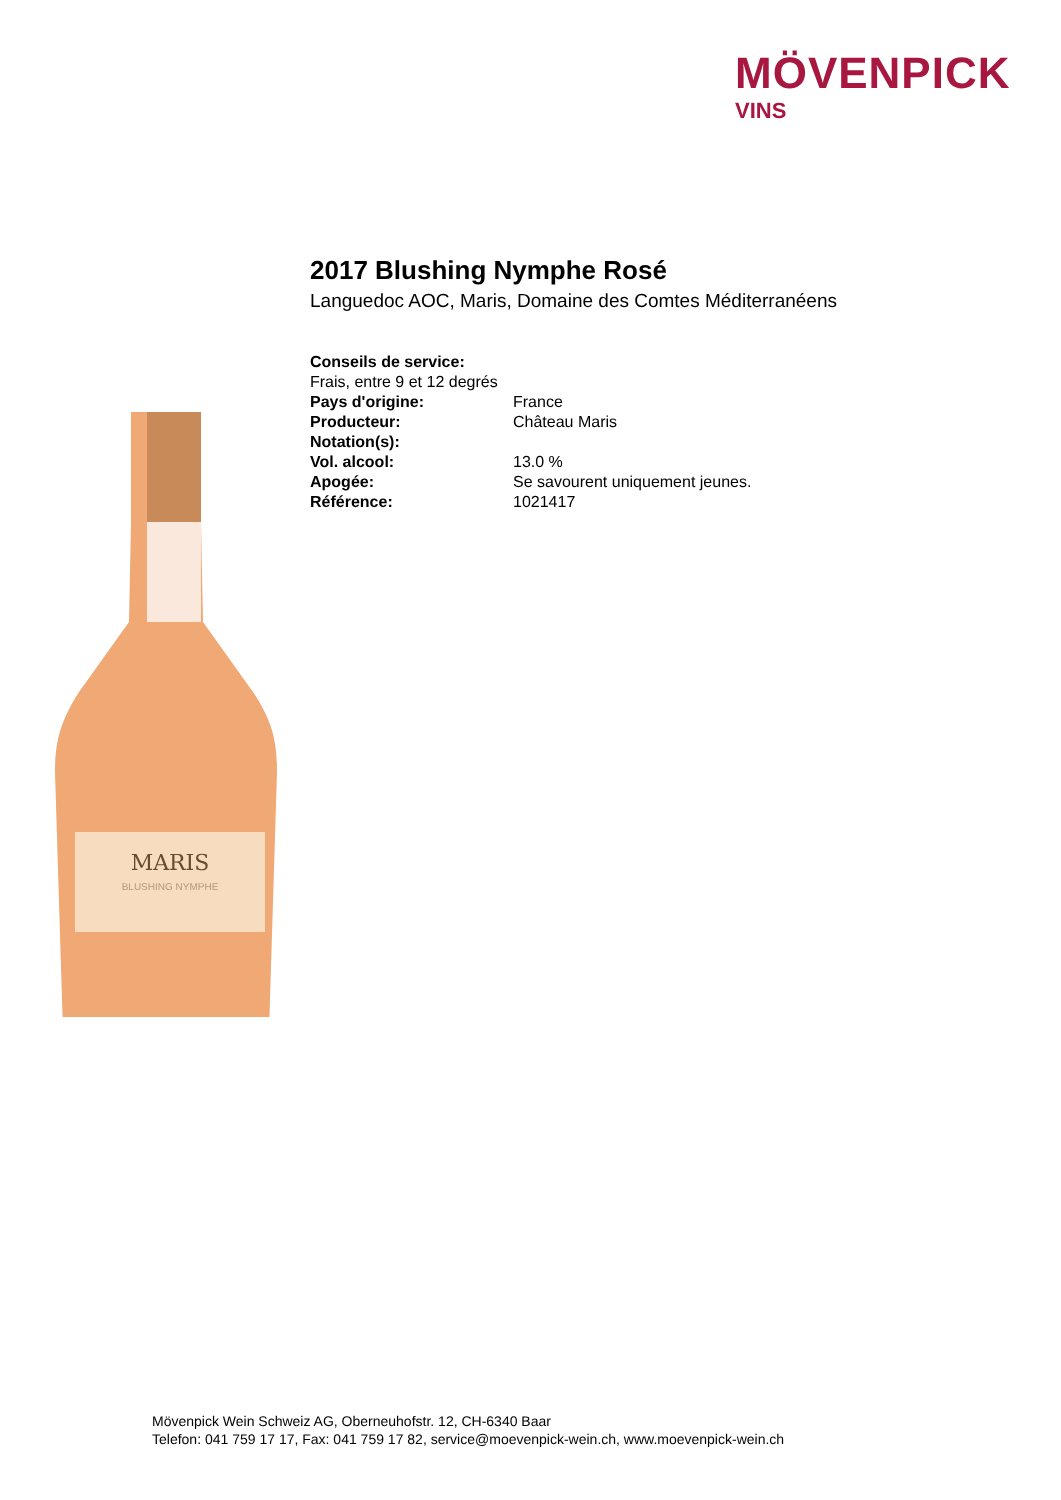MÖVENPICK
VINS
2017 Blushing Nymphe Rosé
Languedoc AOC, Maris, Domaine des Comtes Méditerranéens
| Conseils de service: | |
| Frais, entre 9 et 12 degrés | |
| Pays d'origine: | France |
| Producteur: | Château Maris |
| Notation(s): | |
| Vol. alcool: | 13.0 % |
| Apogée: | Se savourent uniquement jeunes. |
| Référence: | 1021417 |
MARIS
BLUSHING NYMPHE
Mövenpick Wein Schweiz AG, Oberneuhofstr. 12, CH-6340 Baar
Telefon: 041 759 17 17, Fax: 041 759 17 82, service@moevenpick-wein.ch, www.moevenpick-wein.ch